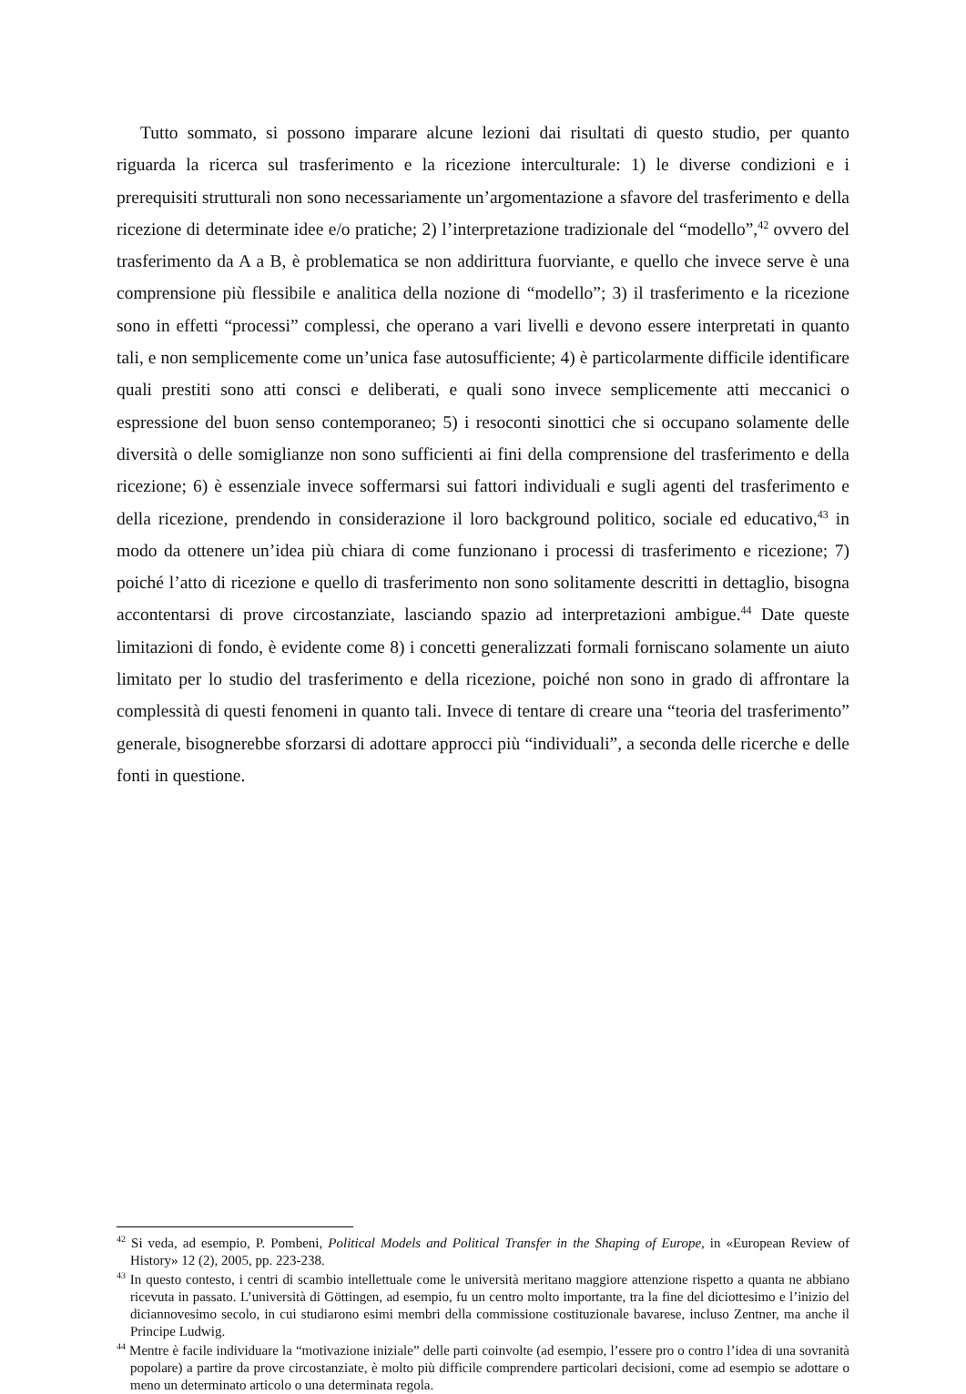Tutto sommato, si possono imparare alcune lezioni dai risultati di questo studio, per quanto riguarda la ricerca sul trasferimento e la ricezione interculturale: 1) le diverse condizioni e i prerequisiti strutturali non sono necessariamente un’argomentazione a sfavore del trasferimento e della ricezione di determinate idee e/o pratiche; 2) l’interpretazione tradizionale del “modello”,<sup>42</sup> ovvero del trasferimento da A a B, è problematica se non addirittura fuorviante, e quello che invece serve è una comprensione più flessibile e analitica della nozione di “modello”; 3) il trasferimento e la ricezione sono in effetti “processi” complessi, che operano a vari livelli e devono essere interpretati in quanto tali, e non semplicemente come un’unica fase autosufficiente; 4) è particolarmente difficile identificare quali prestiti sono atti consci e deliberati, e quali sono invece semplicemente atti meccanici o espressione del buon senso contemporaneo; 5) i resoconti sinottici che si occupano solamente delle diversità o delle somiglianze non sono sufficienti ai fini della comprensione del trasferimento e della ricezione; 6) è essenziale invece soffermarsi sui fattori individuali e sugli agenti del trasferimento e della ricezione, prendendo in considerazione il loro background politico, sociale ed educativo,<sup>43</sup> in modo da ottenere un’idea più chiara di come funzionano i processi di trasferimento e ricezione; 7) poiché l’atto di ricezione e quello di trasferimento non sono solitamente descritti in dettaglio, bisogna accontentarsi di prove circostanziate, lasciando spazio ad interpretazioni ambigue.<sup>44</sup> Date queste limitazioni di fondo, è evidente come 8) i concetti generalizzati formali forniscano solamente un aiuto limitato per lo studio del trasferimento e della ricezione, poiché non sono in grado di affrontare la complessità di questi fenomeni in quanto tali. Invece di tentare di creare una “teoria del trasferimento” generale, bisognerebbe sforzarsi di adottare approcci più “individuali”, a seconda delle ricerche e delle fonti in questione.
<sup>42</sup> Si veda, ad esempio, P. Pombeni, Political Models and Political Transfer in the Shaping of Europe, in «European Review of History» 12 (2), 2005, pp. 223-238.
<sup>43</sup> In questo contesto, i centri di scambio intellettuale come le università meritano maggiore attenzione rispetto a quanta ne abbiano ricevuta in passato. L’università di Göttingen, ad esempio, fu un centro molto importante, tra la fine del diciottesimo e l’inizio del diciannovesimo secolo, in cui studiarono esimi membri della commissione costituzionale bavarese, incluso Zentner, ma anche il Principe Ludwig.
<sup>44</sup> Mentre è facile individuare la “motivazione iniziale” delle parti coinvolte (ad esempio, l’essere pro o contro l’idea di una sovranità popolare) a partire da prove circostanziate, è molto più difficile comprendere particolari decisioni, come ad esempio se adottare o meno un determinato articolo o una determinata regola.